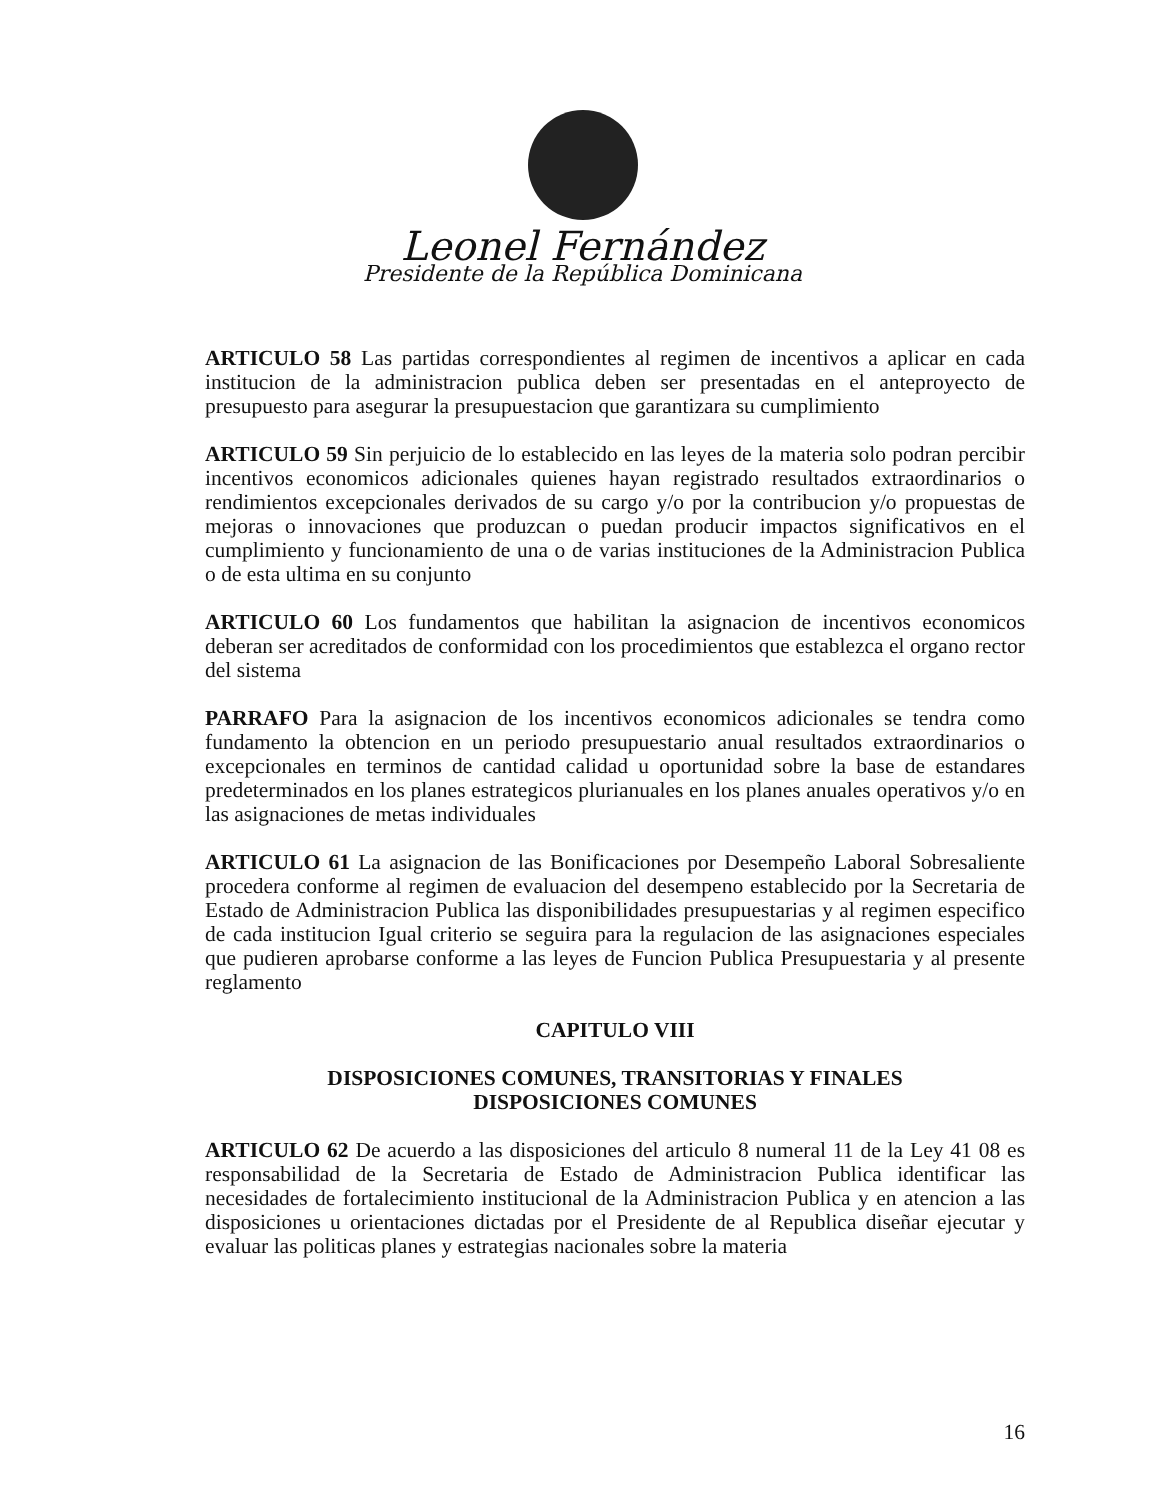Leonel Fernández
Presidente de la República Dominicana
ARTICULO 58 Las partidas correspondientes al regimen de incentivos a aplicar en cada institucion de la administracion publica deben ser presentadas en el anteproyecto de presupuesto para asegurar la presupuestacion que garantizara su cumplimiento
ARTICULO 59 Sin perjuicio de lo establecido en las leyes de la materia solo podran percibir incentivos economicos adicionales quienes hayan registrado resultados extraordinarios o rendimientos excepcionales derivados de su cargo y/o por la contribucion y/o propuestas de mejoras o innovaciones que produzcan o puedan producir impactos significativos en el cumplimiento y funcionamiento de una o de varias instituciones de la Administracion Publica o de esta ultima en su conjunto
ARTICULO 60 Los fundamentos que habilitan la asignacion de incentivos economicos deberan ser acreditados de conformidad con los procedimientos que establezca el organo rector del sistema
PARRAFO Para la asignacion de los incentivos economicos adicionales se tendra como fundamento la obtencion en un periodo presupuestario anual resultados extraordinarios o excepcionales en terminos de cantidad calidad u oportunidad sobre la base de estandares predeterminados en los planes estrategicos plurianuales en los planes anuales operativos y/o en las asignaciones de metas individuales
ARTICULO 61 La asignacion de las Bonificaciones por Desempeño Laboral Sobresaliente procedera conforme al regimen de evaluacion del desempeno establecido por la Secretaria de Estado de Administracion Publica las disponibilidades presupuestarias y al regimen especifico de cada institucion Igual criterio se seguira para la regulacion de las asignaciones especiales que pudieren aprobarse conforme a las leyes de Funcion Publica Presupuestaria y al presente reglamento
CAPITULO VIII
DISPOSICIONES COMUNES, TRANSITORIAS Y FINALES
DISPOSICIONES COMUNES
ARTICULO 62 De acuerdo a las disposiciones del articulo 8 numeral 11 de la Ley 41 08 es responsabilidad de la Secretaria de Estado de Administracion Publica identificar las necesidades de fortalecimiento institucional de la Administracion Publica y en atencion a las disposiciones u orientaciones dictadas por el Presidente de al Republica diseñar ejecutar y evaluar las politicas planes y estrategias nacionales sobre la materia
16